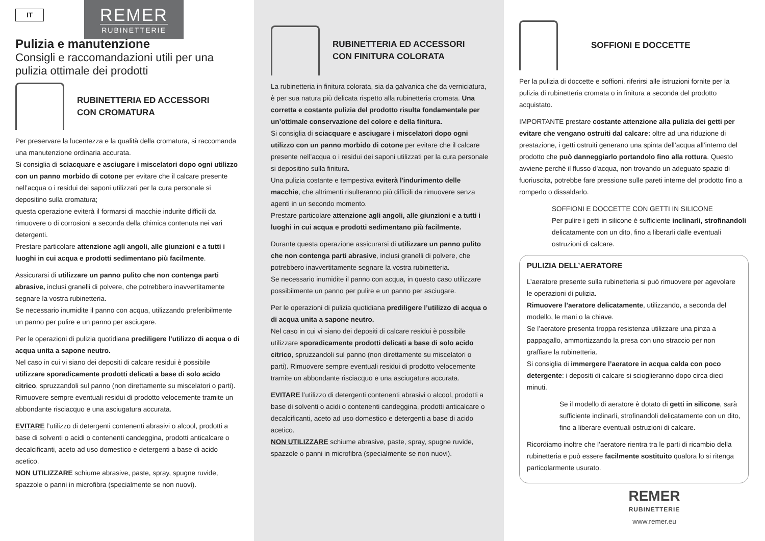REMER
RUBINETTERIE
IT
Pulizia e manutenzione
Consigli e raccomandazioni utili per una pulizia ottimale dei prodotti
RUBINETTERIA ED ACCESSORI
CON CROMATURA
Per preservare la lucentezza e la qualità della cromatura, si raccomanda una manutenzione ordinaria accurata.
Si consiglia di sciacquare e asciugare i miscelatori dopo ogni utilizzo con un panno morbido di cotone per evitare che il calcare presente nell’acqua o i residui dei saponi utilizzati per la cura personale si depositino sulla cromatura;
questa operazione eviterà il formarsi di macchie indurite difficili da rimuovere o di corrosioni a seconda della chimica contenuta nei vari detergenti.
Prestare particolare attenzione agli angoli, alle giunzioni e a tutti i luoghi in cui acqua e prodotti sedimentano più facilmente.
Assicurarsi di utilizzare un panno pulito che non contenga parti abrasive, inclusi granelli di polvere, che potrebbero inavvertitamente segnare la vostra rubinetteria.
Se necessario inumidite il panno con acqua, utilizzando preferibilmente un panno per pulire e un panno per asciugare.
Per le operazioni di pulizia quotidiana prediligere l’utilizzo di acqua o di acqua unita a sapone neutro.
Nel caso in cui vi siano dei depositi di calcare residui è possibile utilizzare sporadicamente prodotti delicati a base di solo acido citrico, spruzzandoli sul panno (non direttamente su miscelatori o parti). Rimuovere sempre eventuali residui di prodotto velocemente tramite un abbondante risciacquo e una asciugatura accurata.
EVITARE l’utilizzo di detergenti contenenti abrasivi o alcool, prodotti a base di solventi o acidi o contenenti candeggina, prodotti anticalcare o decalcificanti, aceto ad uso domestico e detergenti a base di acido acetico.
NON UTILIZZARE schiume abrasive, paste, spray, spugne ruvide, spazzole o panni in microfibra (specialmente se non nuovi).
RUBINETTERIA ED ACCESSORI
CON FINITURA COLORATA
La rubinetteria in finitura colorata, sia da galvanica che da verniciatura, è per sua natura più delicata rispetto alla rubinetteria cromata. Una corretta e costante pulizia del prodotto risulta fondamentale per un’ottimale conservazione del colore e della finitura.
Si consiglia di sciacquare e asciugare i miscelatori dopo ogni utilizzo con un panno morbido di cotone per evitare che il calcare presente nell’acqua o i residui dei saponi utilizzati per la cura personale si depositino sulla finitura.
Una pulizia costante e tempestiva eviterà l'indurimento delle macchie, che altrimenti risulteranno più difficili da rimuovere senza agenti in un secondo momento.
Prestare particolare attenzione agli angoli, alle giunzioni e a tutti i luoghi in cui acqua e prodotti sedimentano più facilmente.
Durante questa operazione assicurarsi di utilizzare un panno pulito che non contenga parti abrasive, inclusi granelli di polvere, che potrebbero inavvertitamente segnare la vostra rubinetteria.
Se necessario inumidite il panno con acqua, in questo caso utilizzare possibilmente un panno per pulire e un panno per asciugare.
Per le operazioni di pulizia quotidiana prediligere l’utilizzo di acqua o di acqua unita a sapone neutro.
Nel caso in cui vi siano dei depositi di calcare residui è possibile utilizzare sporadicamente prodotti delicati a base di solo acido citrico, spruzzandoli sul panno (non direttamente su miscelatori o parti). Rimuovere sempre eventuali residui di prodotto velocemente tramite un abbondante risciacquo e una asciugatura accurata.
EVITARE l’utilizzo di detergenti contenenti abrasivi o alcool, prodotti a base di solventi o acidi o contenenti candeggina, prodotti anticalcare o decalcificanti, aceto ad uso domestico e detergenti a base di acido acetico.
NON UTILIZZARE schiume abrasive, paste, spray, spugne ruvide, spazzole o panni in microfibra (specialmente se non nuovi).
SOFFIONI E DOCCETTE
Per la pulizia di doccette e soffioni, riferirsi alle istruzioni fornite per la pulizia di rubinetteria cromata o in finitura a seconda del prodotto acquistato.
IMPORTANTE prestare costante attenzione alla pulizia dei getti per evitare che vengano ostruiti dal calcare: oltre ad una riduzione di prestazione, i getti ostruiti generano una spinta dell’acqua all’interno del prodotto che può danneggiarlo portandolo fino alla rottura. Questo avviene perché il flusso d'acqua, non trovando un adeguato spazio di fuoriuscita, potrebbe fare pressione sulle pareti interne del prodotto fino a romperlo o dissaldarlo.
SOFFIONI E DOCCETTE CON GETTI IN SILICONE
Per pulire i getti in silicone è sufficiente inclinarli, strofinandoli delicatamente con un dito, fino a liberarli dalle eventuali ostruzioni di calcare.
PULIZIA DELL’AERATORE
L’aeratore presente sulla rubinetteria si può rimuovere per agevolare le operazioni di pulizia.
Rimuovere l’aeratore delicatamente, utilizzando, a seconda del modello, le mani o la chiave.
Se l’aeratore presenta troppa resistenza utilizzare una pinza a pappagallo, ammortizzando la presa con uno straccio per non graffiare la rubinetteria.
Si consiglia di immergere l’aeratore in acqua calda con poco detergente: i depositi di calcare si scioglieranno dopo circa dieci minuti.
Se il modello di aeratore è dotato di getti in silicone, sarà sufficiente inclinarli, strofinandoli delicatamente con un dito, fino a liberare eventuali ostruzioni di calcare.
Ricordiamo inoltre che l’aeratore rientra tra le parti di ricambio della rubinetteria e può essere facilmente sostituito qualora lo si ritenga particolarmente usurato.
REMER
RUBINETTERIE
www.remer.eu